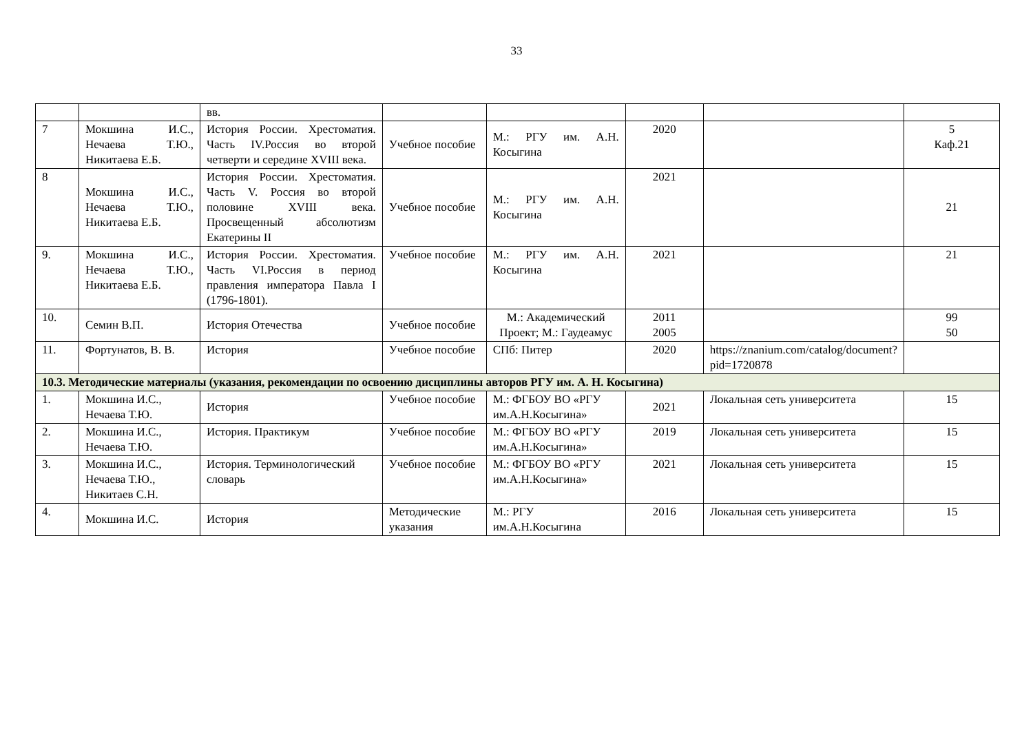33
| | | вв. | | | | | |
| 7 | Мокшина И.С., Нечаева Т.Ю., Никитаева Е.Б. | История России. Хрестоматия. Часть IV.Россия во второй четверти и середине XVIII века. | Учебное пособие | М.: РГУ им. А.Н. Косыгина | 2020 | | 5 Каф.21 |
| 8 | Мокшина И.С., Нечаева Т.Ю., Никитаева Е.Б. | История России. Хрестоматия. Часть V. Россия во второй половине XVIII века. Просвещенный абсолютизм Екатерины II | Учебное пособие | М.: РГУ им. А.Н. Косыгина | 2021 | | 21 |
| 9. | Мокшина И.С., Нечаева Т.Ю., Никитаева Е.Б. | История России. Хрестоматия. Часть VI.Россия в период правления императора Павла I (1796-1801). | Учебное пособие | М.: РГУ им. А.Н. Косыгина | 2021 | | 21 |
| 10. | Семин В.П. | История Отечества | Учебное пособие | М.: Академический Проект; М.: Гаудеамус | 2011 2005 | | 99 50 |
| 11. | Фортунатов, В. В. | История | Учебное пособие | СПб: Питер | 2020 | https://znanium.com/catalog/document?pid=1720878 | |
| 10.3. Методические материалы (указания, рекомендации по освоению дисциплины авторов РГУ им. А. Н. Косыгина) | | | | | | | |
| 1. | Мокшина И.С., Нечаева Т.Ю. | История | Учебное пособие | М.: ФГБОУ ВО «РГУ им.А.Н.Косыгина» | 2021 | Локальная сеть университета | 15 |
| 2. | Мокшина И.С., Нечаева Т.Ю. | История. Практикум | Учебное пособие | М.: ФГБОУ ВО «РГУ им.А.Н.Косыгина» | 2019 | Локальная сеть университета | 15 |
| 3. | Мокшина И.С., Нечаева Т.Ю., Никитаев С.Н. | История. Терминологический словарь | Учебное пособие | М.: ФГБОУ ВО «РГУ им.А.Н.Косыгина» | 2021 | Локальная сеть университета | 15 |
| 4. | Мокшина И.С. | История | Методические указания | М.: РГУ им.А.Н.Косыгина | 2016 | Локальная сеть университета | 15 |